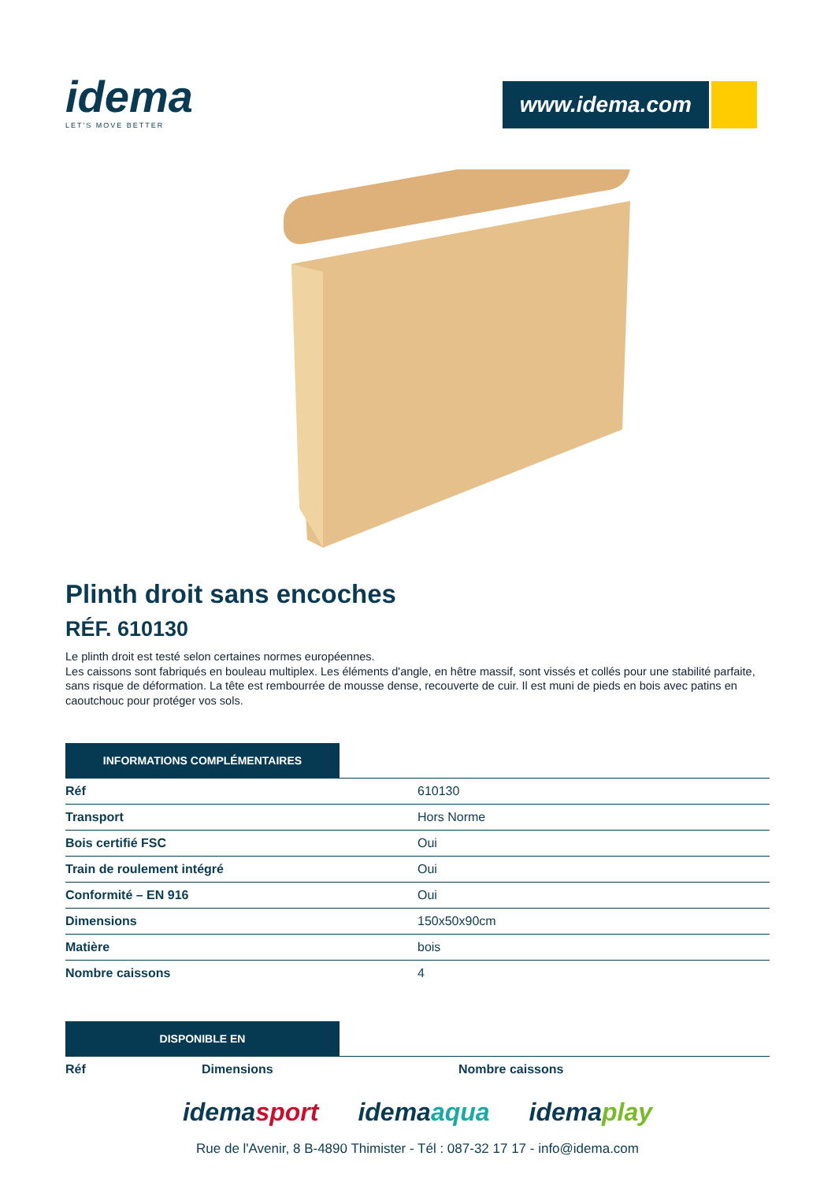idema
LET'S MOVE BETTER
www.idema.com
Plinth droit sans encoches
RÉF. 610130
Le plinth droit est testé selon certaines normes européennes.
Les caissons sont fabriqués en bouleau multiplex. Les éléments d'angle, en hêtre massif, sont vissés et collés pour une stabilité parfaite, sans risque de déformation. La tête est rembourrée de mousse dense, recouverte de cuir. Il est muni de pieds en bois avec patins en caoutchouc pour protéger vos sols.
INFORMATIONS COMPLÉMENTAIRES
| Réf | 610130 |
| Transport | Hors Norme |
| Bois certifié FSC | Oui |
| Train de roulement intégré | Oui |
| Conformité – EN 916 | Oui |
| Dimensions | 150x50x90cm |
| Matière | bois |
| Nombre caissons | 4 |
DISPONIBLE EN
| Réf | Dimensions | Nombre caissons |
| --- | --- | --- |
idemasport idemaaqua idemaplay
Rue de l'Avenir, 8 B-4890 Thimister - Tél : 087-32 17 17 - info@idema.com